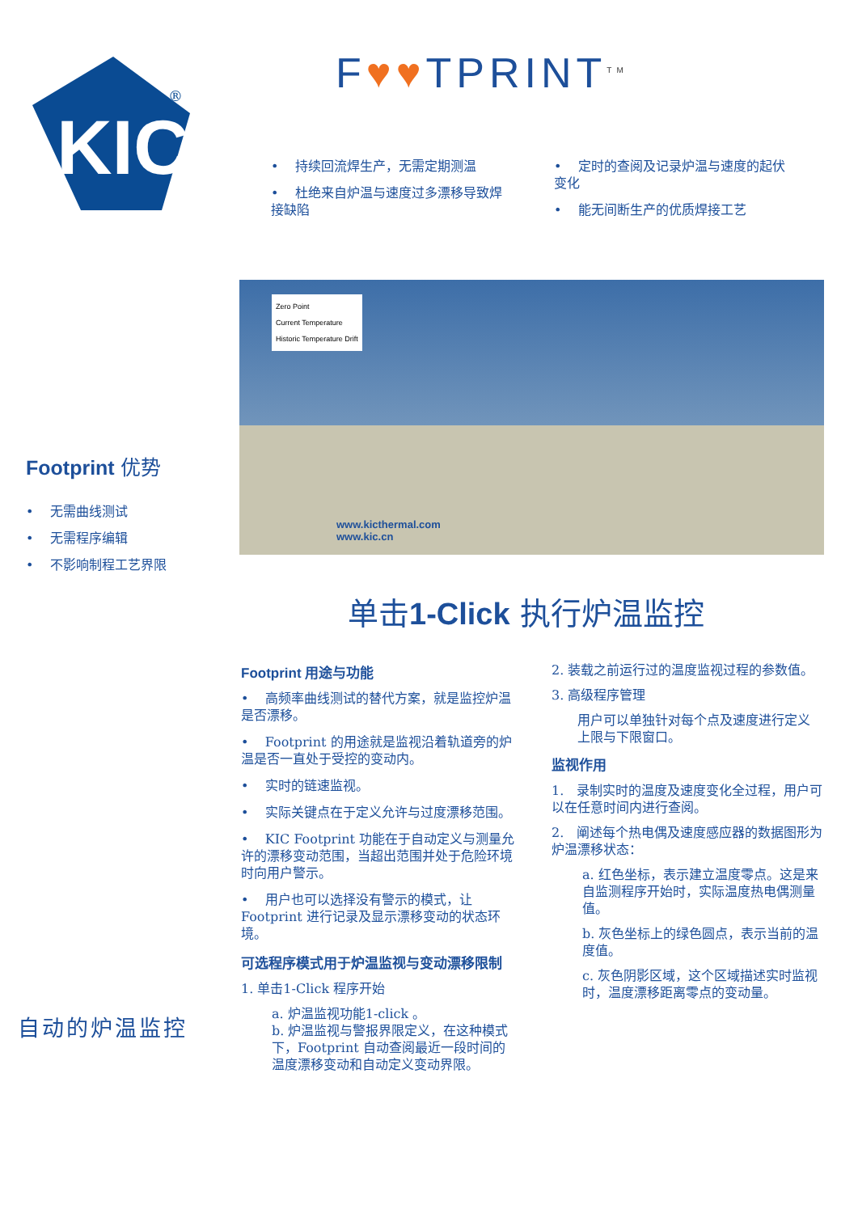KIC
®
F♥♥TPRINT<sup>TM</sup>
• 持续回流焊生产，无需定期测温
• 杜绝来自炉温与速度过多漂移导致焊接缺陷
• 定时的查阅及记录炉温与速度的起伏变化
• 能无间断生产的优质焊接工艺
Zero Point
Current Temperature
Historic Temperature Drift
www.kicthermal.com
www.kic.cn
Footprint 优势
• 无需曲线测试
• 无需程序编辑
• 不影响制程工艺界限
单击1-Click 执行炉温监控
Footprint 用途与功能
• 高频率曲线测试的替代方案，就是监控炉温是否漂移。
• Footprint 的用途就是监视沿着轨道旁的炉温是否一直处于受控的变动内。
• 实时的链速监视。
• 实际关键点在于定义允许与过度漂移范围。
• KIC Footprint 功能在于自动定义与测量允许的漂移变动范围，当超出范围并处于危险环境时向用户警示。
• 用户也可以选择没有警示的模式，让Footprint 进行记录及显示漂移变动的状态环境。
可选程序模式用于炉温监视与变动漂移限制
1. 单击1-Click 程序开始
a. 炉温监视功能1-click 。
b. 炉温监视与警报界限定义，在这种模式下，Footprint 自动查阅最近一段时间的温度漂移变动和自动定义变动界限。
2. 装载之前运行过的温度监视过程的参数值。
3. 高级程序管理
用户可以单独针对每个点及速度进行定义上限与下限窗口。
监视作用
1. 录制实时的温度及速度变化全过程，用户可以在任意时间内进行查阅。
2. 阐述每个热电偶及速度感应器的数据图形为炉温漂移状态：
a. 红色坐标，表示建立温度零点。这是来自监测程序开始时，实际温度热电偶测量值。
b. 灰色坐标上的绿色圆点，表示当前的温度值。
c. 灰色阴影区域，这个区域描述实时监视时，温度漂移距离零点的变动量。
自动的炉温监控